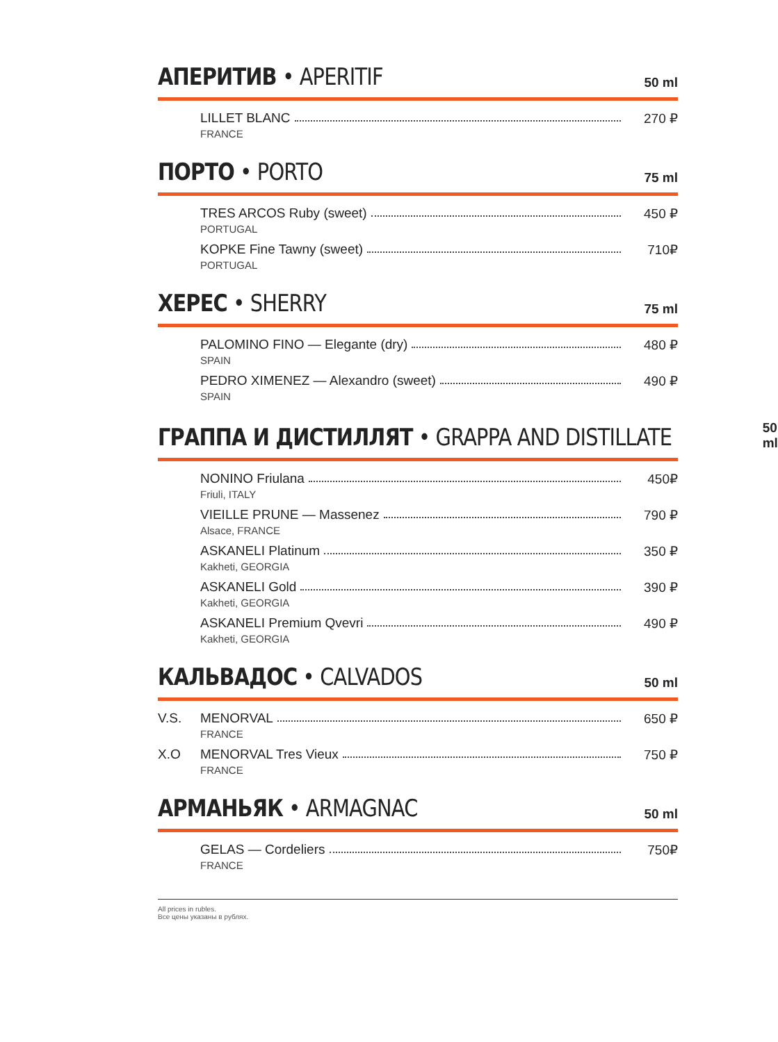АПЕРИТИВ • APERITIF 50 ml
LILLET BLANC 270 ₽
FRANCE
ПОРТО • PORTO 75 ml
TRES ARCOS Ruby (sweet) 450 ₽
PORTUGAL
KOPKE Fine Tawny (sweet) 710₽
PORTUGAL
ХЕРЕС • SHERRY 75 ml
PALOMINO FINO — Elegante (dry) 480 ₽
SPAIN
PEDRO XIMENEZ — Alexandro (sweet) 490 ₽
SPAIN
ГРАППА И ДИСТИЛЛЯТ • GRAPPA AND DISTILLATE 50 ml
NONINO Friulana 450₽
Friuli, ITALY
VIEILLE PRUNE — Massenez 790 ₽
Alsace, FRANCE
ASKANELI Platinum 350 ₽
Kakheti, GEORGIA
ASKANELI Gold 390 ₽
Kakheti, GEORGIA
ASKANELI Premium Qvevri 490 ₽
Kakheti, GEORGIA
КАЛЬВАДОС • CALVADOS 50 ml
V.S. MENORVAL 650 ₽
FRANCE
X.O MENORVAL Tres Vieux 750 ₽
FRANCE
АРМАНЬЯК • ARMAGNAC 50 ml
GELAS — Cordeliers 750₽
FRANCE
All prices in rubles.
Все цены указаны в рублях.